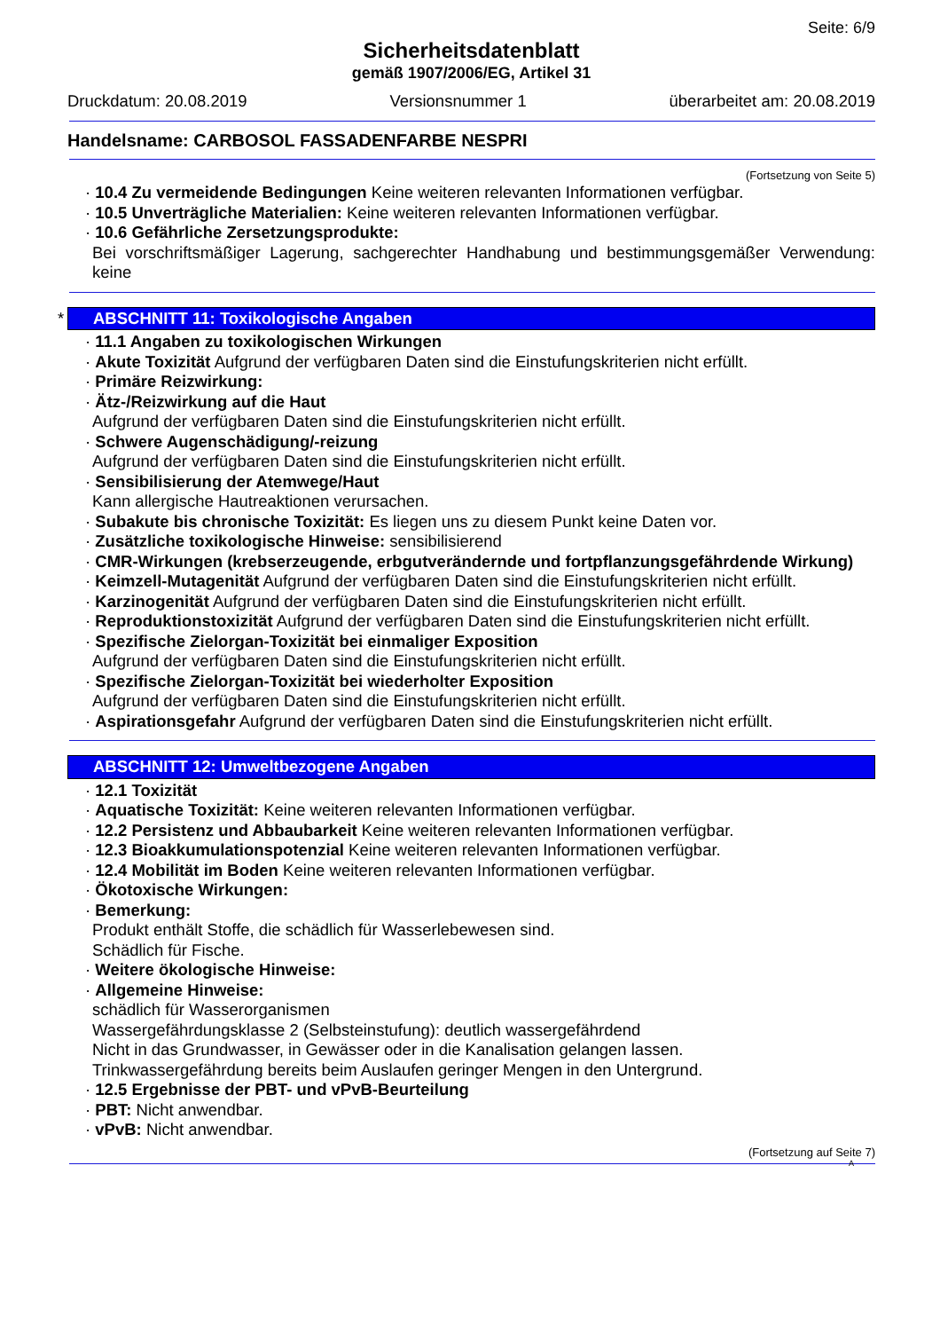Seite: 6/9
Sicherheitsdatenblatt
gemäß 1907/2006/EG, Artikel 31
Druckdatum: 20.08.2019 Versionsnummer 1 überarbeitet am: 20.08.2019
Handelsname: CARBOSOL FASSADENFARBE NESPRI
(Fortsetzung von Seite 5)
· 10.4 Zu vermeidende Bedingungen Keine weiteren relevanten Informationen verfügbar.
· 10.5 Unverträgliche Materialien: Keine weiteren relevanten Informationen verfügbar.
· 10.6 Gefährliche Zersetzungsprodukte:
Bei vorschriftsmäßiger Lagerung, sachgerechter Handhabung und bestimmungsgemäßer Verwendung: keine
* ABSCHNITT 11: Toxikologische Angaben
· 11.1 Angaben zu toxikologischen Wirkungen
· Akute Toxizität Aufgrund der verfügbaren Daten sind die Einstufungskriterien nicht erfüllt.
· Primäre Reizwirkung:
· Ätz-/Reizwirkung auf die Haut
Aufgrund der verfügbaren Daten sind die Einstufungskriterien nicht erfüllt.
· Schwere Augenschädigung/-reizung
Aufgrund der verfügbaren Daten sind die Einstufungskriterien nicht erfüllt.
· Sensibilisierung der Atemwege/Haut
Kann allergische Hautreaktionen verursachen.
· Subakute bis chronische Toxizität: Es liegen uns zu diesem Punkt keine Daten vor.
· Zusätzliche toxikologische Hinweise: sensibilisierend
· CMR-Wirkungen (krebserzeugende, erbgutverändernde und fortpflanzungsgefährdende Wirkung)
· Keimzell-Mutagenität Aufgrund der verfügbaren Daten sind die Einstufungskriterien nicht erfüllt.
· Karzinogenität Aufgrund der verfügbaren Daten sind die Einstufungskriterien nicht erfüllt.
· Reproduktionstoxizität Aufgrund der verfügbaren Daten sind die Einstufungskriterien nicht erfüllt.
· Spezifische Zielorgan-Toxizität bei einmaliger Exposition
Aufgrund der verfügbaren Daten sind die Einstufungskriterien nicht erfüllt.
· Spezifische Zielorgan-Toxizität bei wiederholter Exposition
Aufgrund der verfügbaren Daten sind die Einstufungskriterien nicht erfüllt.
· Aspirationsgefahr Aufgrund der verfügbaren Daten sind die Einstufungskriterien nicht erfüllt.
ABSCHNITT 12: Umweltbezogene Angaben
· 12.1 Toxizität
· Aquatische Toxizität: Keine weiteren relevanten Informationen verfügbar.
· 12.2 Persistenz und Abbaubarkeit Keine weiteren relevanten Informationen verfügbar.
· 12.3 Bioakkumulationspotenzial Keine weiteren relevanten Informationen verfügbar.
· 12.4 Mobilität im Boden Keine weiteren relevanten Informationen verfügbar.
· Ökotoxische Wirkungen:
· Bemerkung:
Produkt enthält Stoffe, die schädlich für Wasserlebewesen sind.
Schädlich für Fische.
· Weitere ökologische Hinweise:
· Allgemeine Hinweise:
schädlich für Wasserorganismen
Wassergefährdungsklasse 2 (Selbsteinstufung): deutlich wassergefährdend
Nicht in das Grundwasser, in Gewässer oder in die Kanalisation gelangen lassen.
Trinkwassergefährdung bereits beim Auslaufen geringer Mengen in den Untergrund.
· 12.5 Ergebnisse der PBT- und vPvB-Beurteilung
· PBT: Nicht anwendbar.
· vPvB: Nicht anwendbar.
(Fortsetzung auf Seite 7)
A